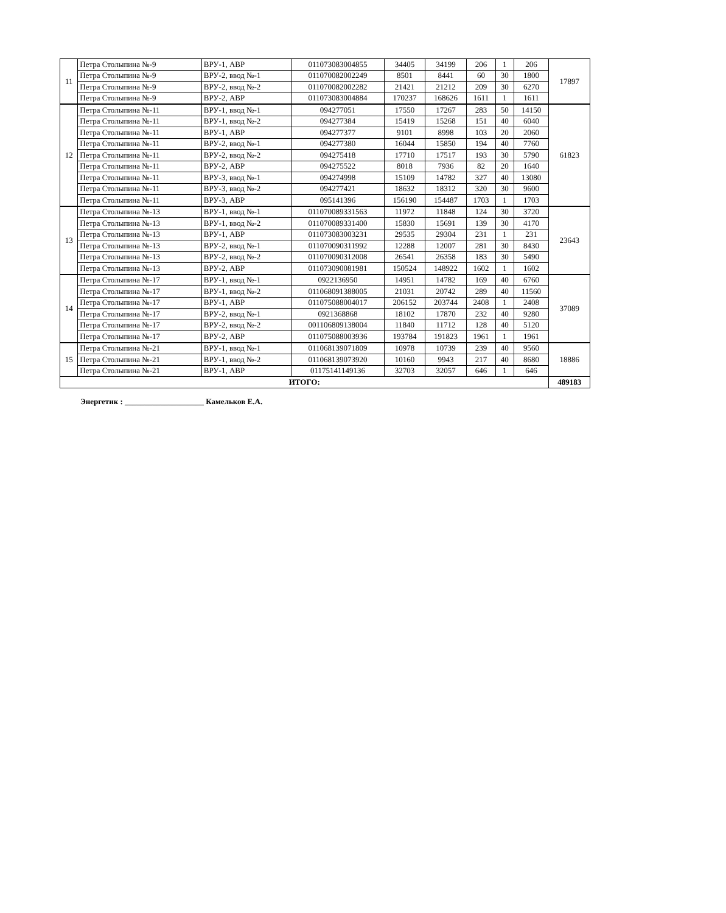| 11 | Петра Столыпина №-9 | ВРУ-1, АВР | 011073083004855 | 34405 | 34199 | 206 | 1 | 206 | 17897 |
| | Петра Столыпина №-9 | ВРУ-2, ввод №-1 | 011070082002249 | 8501 | 8441 | 60 | 30 | 1800 | |
| | Петра Столыпина №-9 | ВРУ-2, ввод №-2 | 011070082002282 | 21421 | 21212 | 209 | 30 | 6270 | |
| | Петра Столыпина №-9 | ВРУ-2, АВР | 011073083004884 | 170237 | 168626 | 1611 | 1 | 1611 | |
| 12 | Петра Столыпина №-11 | ВРУ-1, ввод №-1 | 094277051 | 17550 | 17267 | 283 | 50 | 14150 | 61823 |
| | Петра Столыпина №-11 | ВРУ-1, ввод №-2 | 094277384 | 15419 | 15268 | 151 | 40 | 6040 | |
| | Петра Столыпина №-11 | ВРУ-1, АВР | 094277377 | 9101 | 8998 | 103 | 20 | 2060 | |
| | Петра Столыпина №-11 | ВРУ-2, ввод №-1 | 094277380 | 16044 | 15850 | 194 | 40 | 7760 | |
| | Петра Столыпина №-11 | ВРУ-2, ввод №-2 | 094275418 | 17710 | 17517 | 193 | 30 | 5790 | |
| | Петра Столыпина №-11 | ВРУ-2, АВР | 094275522 | 8018 | 7936 | 82 | 20 | 1640 | |
| | Петра Столыпина №-11 | ВРУ-3, ввод №-1 | 094274998 | 15109 | 14782 | 327 | 40 | 13080 | |
| | Петра Столыпина №-11 | ВРУ-3, ввод №-2 | 094277421 | 18632 | 18312 | 320 | 30 | 9600 | |
| | Петра Столыпина №-11 | ВРУ-3, АВР | 095141396 | 156190 | 154487 | 1703 | 1 | 1703 | |
| 13 | Петра Столыпина №-13 | ВРУ-1, ввод №-1 | 011070089331563 | 11972 | 11848 | 124 | 30 | 3720 | 23643 |
| | Петра Столыпина №-13 | ВРУ-1, ввод №-2 | 011070089331400 | 15830 | 15691 | 139 | 30 | 4170 | |
| | Петра Столыпина №-13 | ВРУ-1, АВР | 011073083003231 | 29535 | 29304 | 231 | 1 | 231 | |
| | Петра Столыпина №-13 | ВРУ-2, ввод №-1 | 011070090311992 | 12288 | 12007 | 281 | 30 | 8430 | |
| | Петра Столыпина №-13 | ВРУ-2, ввод №-2 | 011070090312008 | 26541 | 26358 | 183 | 30 | 5490 | |
| | Петра Столыпина №-13 | ВРУ-2, АВР | 011073090081981 | 150524 | 148922 | 1602 | 1 | 1602 | |
| 14 | Петра Столыпина №-17 | ВРУ-1, ввод №-1 | 0922136950 | 14951 | 14782 | 169 | 40 | 6760 | 37089 |
| | Петра Столыпина №-17 | ВРУ-1, ввод №-2 | 011068091388005 | 21031 | 20742 | 289 | 40 | 11560 | |
| | Петра Столыпина №-17 | ВРУ-1, АВР | 011075088004017 | 206152 | 203744 | 2408 | 1 | 2408 | |
| | Петра Столыпина №-17 | ВРУ-2, ввод №-1 | 0921368868 | 18102 | 17870 | 232 | 40 | 9280 | |
| | Петра Столыпина №-17 | ВРУ-2, ввод №-2 | 001106809138004 | 11840 | 11712 | 128 | 40 | 5120 | |
| | Петра Столыпина №-17 | ВРУ-2, АВР | 011075088003936 | 193784 | 191823 | 1961 | 1 | 1961 | |
| 15 | Петра Столыпина №-21 | ВРУ-1, ввод №-1 | 011068139071809 | 10978 | 10739 | 239 | 40 | 9560 | 18886 |
| | Петра Столыпина №-21 | ВРУ-1, ввод №-2 | 011068139073920 | 10160 | 9943 | 217 | 40 | 8680 | |
| | Петра Столыпина №-21 | ВРУ-1, АВР | 01175141149136 | 32703 | 32057 | 646 | 1 | 646 | |
| ИТОГО: | | | | | | | | | 489183 |
Энергетик : ____________________ Камельков Е.А.